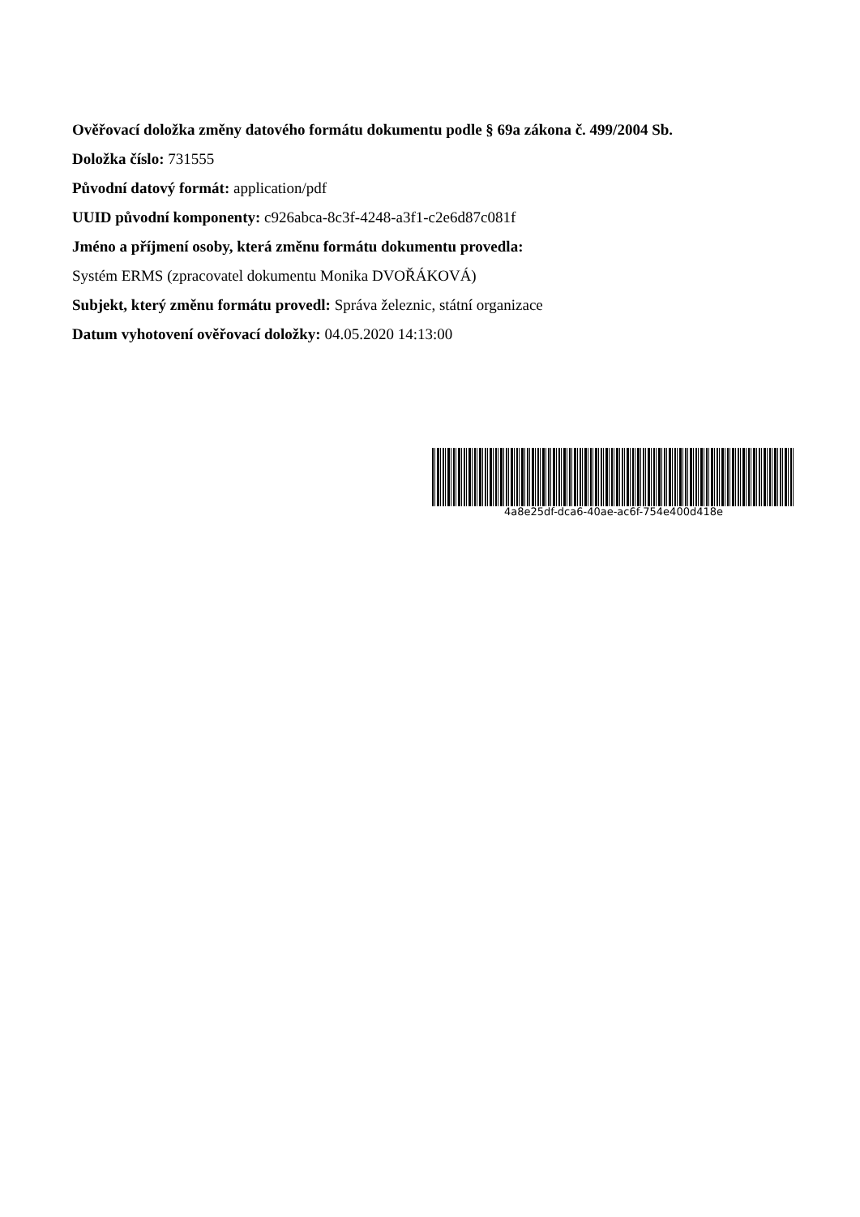Ověřovací doložka změny datového formátu dokumentu podle § 69a zákona č. 499/2004 Sb.
Doložka číslo: 731555
Původní datový formát: application/pdf
UUID původní komponenty: c926abca-8c3f-4248-a3f1-c2e6d87c081f
Jméno a příjmení osoby, která změnu formátu dokumentu provedla:
Systém ERMS (zpracovatel dokumentu Monika DVOŘÁKOVÁ)
Subjekt, který změnu formátu provedl: Správa železnic, státní organizace
Datum vyhotovení ověřovací doložky: 04.05.2020 14:13:00
4a8e25df-dca6-40ae-ac6f-754e400d418e